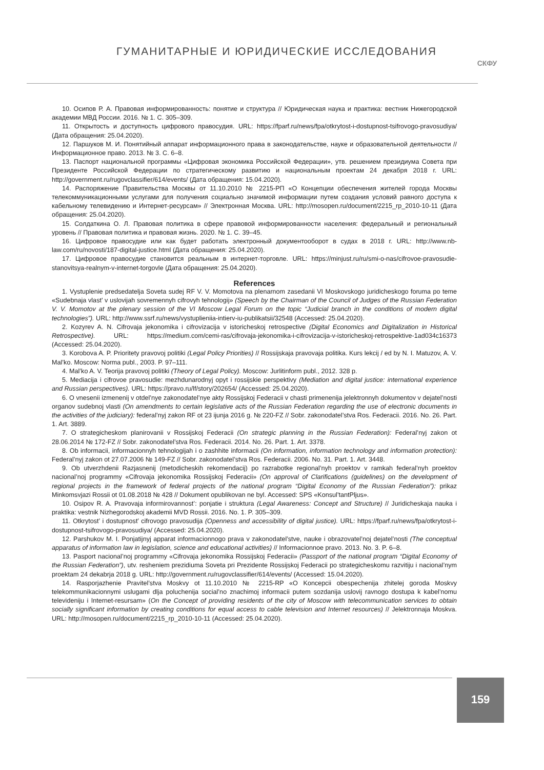ГУМАНИТАРНЫЕ И ЮРИДИЧЕСКИЕ ИССЛЕДОВАНИЯ СКФУ
10. Осипов Р. А. Правовая информированность: понятие и структура // Юридическая наука и практика: вестник Нижегородской академии МВД России. 2016. № 1. С. 305–309.
11. Открытость и доступность цифрового правосудия. URL: https://fparf.ru/news/fpa/otkrytost-i-dostupnost-tsifrovogo-pravosudiya/ (Дата обращения: 25.04.2020).
12. Паршуков М. И. Понятийный аппарат информационного права в законодательстве, науке и образовательной деятельности // Информационное право. 2013. № 3. С. 6–8.
13. Паспорт национальной программы «Цифровая экономика Российской Федерации», утв. решением президиума Совета при Президенте Российской Федерации по стратегическому развитию и национальным проектам 24 декабря 2018 г. URL: http://government.ru/rugovclassifier/614/events/ (Дата обращения: 15.04.2020).
14. Распоряжение Правительства Москвы от 11.10.2010 № 2215-РП «О Концепции обеспечения жителей города Москвы телекоммуникационными услугами для получения социально значимой информации путем создания условий равного доступа к кабельному телевидению и Интернет-ресурсам» // Электронная Москва. URL: http://mosopen.ru/document/2215_rp_2010-10-11 (Дата обращения: 25.04.2020).
15. Солдаткина О. Л. Правовая политика в сфере правовой информированности населения: федеральный и региональный уровень // Правовая политика и правовая жизнь. 2020. № 1. С. 39–45.
16. Цифровое правосудие или как будет работать электронный документооборот в судах в 2018 г. URL: http://www.nb-law.com/ru/novosti/187-digital-justice.html (Дата обращения: 25.04.2020).
17. Цифровое правосудие становится реальным в интернет-торговле. URL: https://minjust.ru/ru/smi-o-nas/cifrovoe-pravosudie-stanovitsya-realnym-v-internet-torgovle (Дата обращения: 25.04.2020).
References
1. Vystuplenie predsedatelja Soveta sudej RF V. V. Momotova na plenarnom zasedanii VI Moskovskogo juridicheskogo foruma po teme «Sudebnaja vlast’ v uslovijah sovremennyh cifrovyh tehnologij» (Speech by the Chairman of the Council of Judges of the Russian Federation V. V. Momotov at the plenary session of the VI Moscow Legal Forum on the topic “Judicial branch in the conditions of modern digital technologies”). URL: http://www.ssrf.ru/news/vystuplieniia-intierv-iu-publikatsii/32548 (Accessed: 25.04.2020).
2. Kozyrev A. N. Cifrovaja jekonomika i cifrovizacija v istoricheskoj retrospective (Digital Economics and Digitalization in Historical Retrospective). URL: https://medium.com/cemi-ras/cifrovaja-jekonomika-i-cifrovizacija-v-istoricheskoj-retrospektive-1ad034c16373 (Accessed: 25.04.2020).
3. Korobova A. P. Prioritety pravovoj politiki (Legal Policy Priorities) // Rossijskaja pravovaja politika. Kurs lekcij / ed by N. I. Matuzov, A. V. Mal’ko. Moscow: Norma publ., 2003. P. 97–111.
4. Mal’ko A. V. Teorija pravovoj politiki (Theory of Legal Policy). Moscow: Jurlitinform publ., 2012. 328 p.
5. Mediacija i cifrovoe pravosudie: mezhdunarodnyj opyt i rossijskie perspektivy (Mediation and digital justice: international experience and Russian perspectives). URL: https://pravo.ru/lf/story/202654/ (Accessed: 25.04.2020).
6. O vnesenii izmenenij v otdel’nye zakonodatel’nye akty Rossijskoj Federacii v chasti primenenija jelektronnyh dokumentov v dejatel’nosti organov sudebnoj vlasti (On amendments to certain legislative acts of the Russian Federation regarding the use of electronic documents in the activities of the judiciary): federal’nyj zakon RF ot 23 ijunja 2016 g. № 220-FZ // Sobr. zakonodatel’stva Ros. Federacii. 2016. No. 26. Part. 1. Art. 3889.
7. O strategicheskom planirovanii v Rossijskoj Federacii (On strategic planning in the Russian Federation): Federal’nyj zakon ot 28.06.2014 № 172-FZ // Sobr. zakonodatel’stva Ros. Federacii. 2014. No. 26. Part. 1. Art. 3378.
8. Ob informacii, informacionnyh tehnologijah i o zashhite informacii (On information, information technology and information protection): Federal’nyj zakon ot 27.07.2006 № 149-FZ // Sobr. zakonodatel’stva Ros. Federacii. 2006. No. 31. Part. 1. Art. 3448.
9. Ob utverzhdenii Razjasnenij (metodicheskih rekomendacij) po razrabotke regional’nyh proektov v ramkah federal’nyh proektov nacional’noj programmy «Cifrovaja jekonomika Rossijskoj Federacii» (On approval of Clarifications (guidelines) on the development of regional projects in the framework of federal projects of the national program “Digital Economy of the Russian Federation”): prikaz Minkomsvjazi Rossii ot 01.08.2018 № 428 // Dokument opublikovan ne byl. Accessed: SPS «Konsul’tantPljus».
10. Osipov R. A. Pravovaja informirovannost’: ponjatie i struktura (Legal Awareness: Concept and Structure) // Juridicheskaja nauka i praktika: vestnik Nizhegorodskoj akademii MVD Rossii. 2016. No. 1. P. 305–309.
11. Otkrytost’ i dostupnost’ cifrovogo pravosudija (Openness and accessibility of digital justice). URL: https://fparf.ru/news/fpa/otkrytost-i-dostupnost-tsifrovogo-pravosudiya/ (Accessed: 25.04.2020).
12. Parshukov M. I. Ponjatijnyj apparat informacionnogo prava v zakonodatel’stve, nauke i obrazovatel’noj dejatel’nosti (The conceptual apparatus of information law in legislation, science and educational activities) // Informacionnoe pravo. 2013. No. 3. P. 6–8.
13. Pasport nacional’noj programmy «Cifrovaja jekonomika Rossijskoj Federacii» (Passport of the national program “Digital Economy of the Russian Federation”), utv. resheniem prezidiuma Soveta pri Prezidente Rossijskoj Federacii po strategicheskomu razvitiju i nacional’nym proektam 24 dekabrja 2018 g. URL: http://government.ru/rugovclassifier/614/events/ (Accessed: 15.04.2020).
14. Rasporjazhenie Pravitel’stva Moskvy ot 11.10.2010 № 2215-RP «O Koncepcii obespechenija zhitelej goroda Moskvy telekommunikacionnymi uslugami dlja poluchenija social’no znachimoj informacii putem sozdanija uslovij ravnogo dostupa k kabel’nomu televideniju i Internet-resursam» (On the Concept of providing residents of the city of Moscow with telecommunication services to obtain socially significant information by creating conditions for equal access to cable television and Internet resources) // Jelektronnaja Moskva. URL: http://mosopen.ru/document/2215_rp_2010-10-11 (Accessed: 25.04.2020).
159